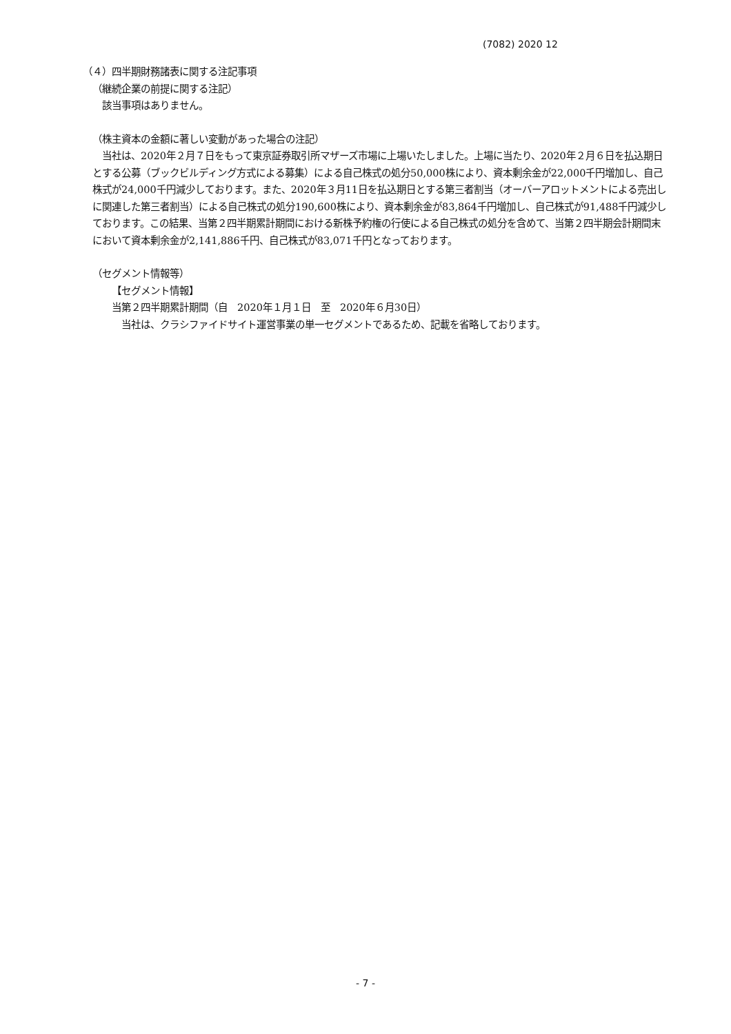(7082) 2020 12
（４）四半期財務諸表に関する注記事項
（継続企業の前提に関する注記）
該当事項はありません。
（株主資本の金額に著しい変動があった場合の注記）
当社は、2020年２月７日をもって東京証券取引所マザーズ市場に上場いたしました。上場に当たり、2020年２月６日を払込期日とする公募（ブックビルディング方式による募集）による自己株式の処分50,000株により、資本剰余金が22,000千円増加し、自己株式が24,000千円減少しております。また、2020年３月11日を払込期日とする第三者割当（オーバーアロットメントによる売出しに関連した第三者割当）による自己株式の処分190,600株により、資本剰余金が83,864千円増加し、自己株式が91,488千円減少しております。この結果、当第２四半期累計期間における新株予約権の行使による自己株式の処分を含めて、当第２四半期会計期間末において資本剰余金が2,141,886千円、自己株式が83,071千円となっております。
（セグメント情報等）
【セグメント情報】
当第２四半期累計期間（自　2020年１月１日　至　2020年６月30日）
当社は、クラシファイドサイト運営事業の単一セグメントであるため、記載を省略しております。
- 7 -